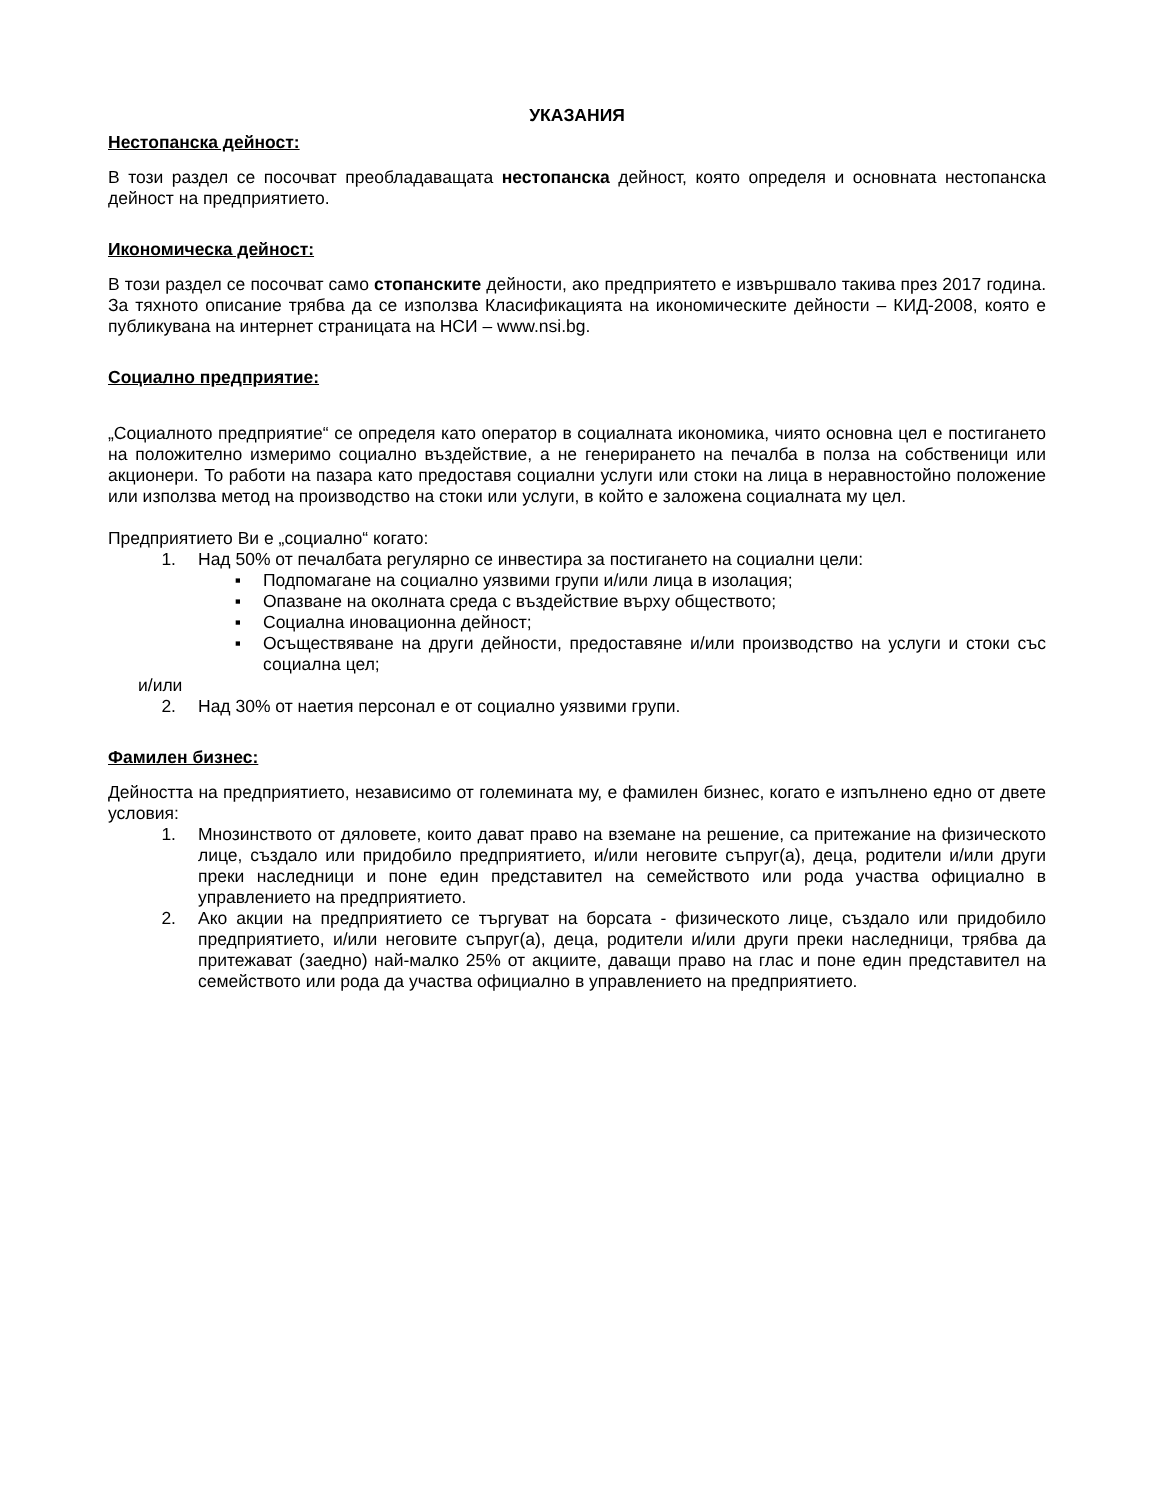УКАЗАНИЯ
Нестопанска дейност:
В този раздел се посочват преобладаващата нестопанска дейност, която определя и основната нестопанска дейност на предприятието.
Икономическа дейност:
В този раздел се посочват само стопанските дейности, ако предприятето е извършвало такива през 2017 година. За тяхното описание трябва да се използва Класификацията на икономическите дейности – КИД-2008, която е публикувана на интернет страницата на НСИ – www.nsi.bg.
Социално предприятие:
„Социалното предприятие“ се определя като оператор в социалната икономика, чиято основна цел е постигането на положително измеримо социално въздействие, а не генерирането на печалба в полза на собственици или акционери. То работи на пазара като предоставя социални услуги или стоки на лица в неравностойно положение или използва метод на производство на стоки или услуги, в който е заложена социалната му цел.
Предприятието Ви е „социално“ когато:
1. Над 50% от печалбата регулярно се инвестира за постигането на социални цели:
▪ Подпомагане на социално уязвими групи и/или лица в изолация;
▪ Опазване на околната среда с въздействие върху обществото;
▪ Социална иновационна дейност;
▪ Осъществяване на други дейности, предоставяне и/или производство на услуги и стоки със социална цел;
и/или
2. Над 30% от наетия персонал е от социално уязвими групи.
Фамилен бизнес:
Дейността на предприятието, независимо от големината му, е фамилен бизнес, когато е изпълнено едно от двете условия:
1. Мнозинството от дяловете, които дават право на вземане на решение, са притежание на физическото лице, създало или придобило предприятието, и/или неговите съпруг(а), деца, родители и/или други преки наследници и поне един представител на семейството или рода участва официално в управлението на предприятието.
2. Ако акции на предприятието се търгуват на борсата - физическото лице, създало или придобило предприятието, и/или неговите съпруг(а), деца, родители и/или други преки наследници, трябва да притежават (заедно) най-малко 25% от акциите, даващи право на глас и поне един представител на семейството или рода да участва официално в управлението на предприятието.